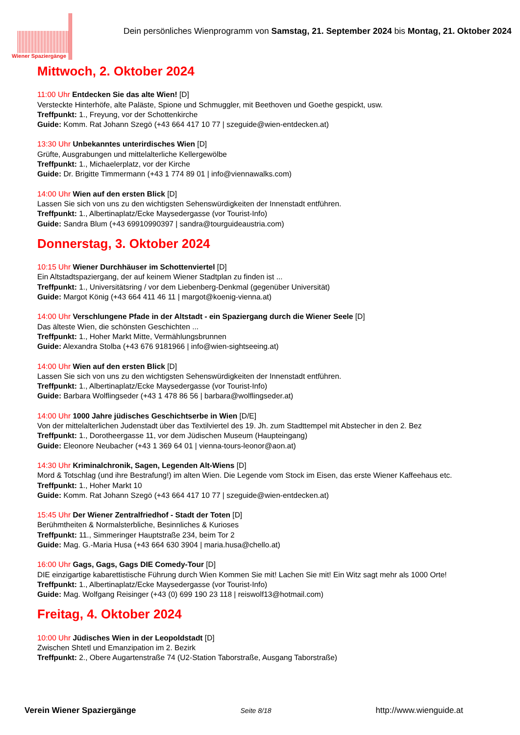Wiener Spaziergänge
Dein persönliches Wienprogramm von Samstag, 21. September 2024 bis Montag, 21. Oktober 2024
Mittwoch, 2. Oktober 2024
11:00 Uhr Entdecken Sie das alte Wien! [D]
Versteckte Hinterhöfe, alte Paläste, Spione und Schmuggler, mit Beethoven und Goethe gespickt, usw.
Treffpunkt: 1., Freyung, vor der Schottenkirche
Guide: Komm. Rat Johann Szegö (+43 664 417 10 77 | szeguide@wien-entdecken.at)
13:30 Uhr Unbekanntes unterirdisches Wien [D]
Grüfte, Ausgrabungen und mittelalterliche Kellergewölbe
Treffpunkt: 1., Michaelerplatz, vor der Kirche
Guide: Dr. Brigitte Timmermann (+43 1 774 89 01 | info@viennawalks.com)
14:00 Uhr Wien auf den ersten Blick [D]
Lassen Sie sich von uns zu den wichtigsten Sehenswürdigkeiten der Innenstadt entführen.
Treffpunkt: 1., Albertinaplatz/Ecke Maysedergasse (vor Tourist-Info)
Guide: Sandra Blum (+43 69910990397 | sandra@tourguideaustria.com)
Donnerstag, 3. Oktober 2024
10:15 Uhr Wiener Durchhäuser im Schottenviertel [D]
Ein Altstadtspaziergang, der auf keinem Wiener Stadtplan zu finden ist ...
Treffpunkt: 1., Universitätsring / vor dem Liebenberg-Denkmal (gegenüber Universität)
Guide: Margot König (+43 664 411 46 11 | margot@koenig-vienna.at)
14:00 Uhr Verschlungene Pfade in der Altstadt - ein Spaziergang durch die Wiener Seele [D]
Das älteste Wien, die schönsten Geschichten ...
Treffpunkt: 1., Hoher Markt Mitte, Vermählungsbrunnen
Guide: Alexandra Stolba (+43 676 9181966 | info@wien-sightseeing.at)
14:00 Uhr Wien auf den ersten Blick [D]
Lassen Sie sich von uns zu den wichtigsten Sehenswürdigkeiten der Innenstadt entführen.
Treffpunkt: 1., Albertinaplatz/Ecke Maysedergasse (vor Tourist-Info)
Guide: Barbara Wolflingseder (+43 1 478 86 56 | barbara@wolflingseder.at)
14:00 Uhr 1000 Jahre jüdisches Geschichtserbe in Wien [D/E]
Von der mittelalterlichen Judenstadt über das Textilviertel des 19. Jh. zum Stadttempel mit Abstecher in den 2. Bez
Treffpunkt: 1., Dorotheergasse 11, vor dem Jüdischen Museum (Haupteingang)
Guide: Eleonore Neubacher (+43 1 369 64 01 | vienna-tours-leonor@aon.at)
14:30 Uhr Kriminalchronik, Sagen, Legenden Alt-Wiens [D]
Mord & Totschlag (und ihre Bestrafung!) im alten Wien. Die Legende vom Stock im Eisen, das erste Wiener Kaffeehaus etc.
Treffpunkt: 1., Hoher Markt 10
Guide: Komm. Rat Johann Szegö (+43 664 417 10 77 | szeguide@wien-entdecken.at)
15:45 Uhr Der Wiener Zentralfriedhof - Stadt der Toten [D]
Berühmtheiten & Normalsterbliche, Besinnliches & Kurioses
Treffpunkt: 11., Simmeringer Hauptstraße 234, beim Tor 2
Guide: Mag. G.-Maria Husa (+43 664 630 3904 | maria.husa@chello.at)
16:00 Uhr Gags, Gags, Gags DIE Comedy-Tour [D]
DIE einzigartige kabarettistische Führung durch Wien Kommen Sie mit! Lachen Sie mit! Ein Witz sagt mehr als 1000 Orte!
Treffpunkt: 1., Albertinaplatz/Ecke Maysedergasse (vor Tourist-Info)
Guide: Mag. Wolfgang Reisinger (+43 (0) 699 190 23 118 | reiswolf13@hotmail.com)
Freitag, 4. Oktober 2024
10:00 Uhr Jüdisches Wien in der Leopoldstadt [D]
Zwischen Shtetl und Emanzipation im 2. Bezirk
Treffpunkt: 2., Obere Augartenstraße 74 (U2-Station Taborstraße, Ausgang Taborstraße)
Verein Wiener Spaziergänge Seite 8/18 http://www.wienguide.at